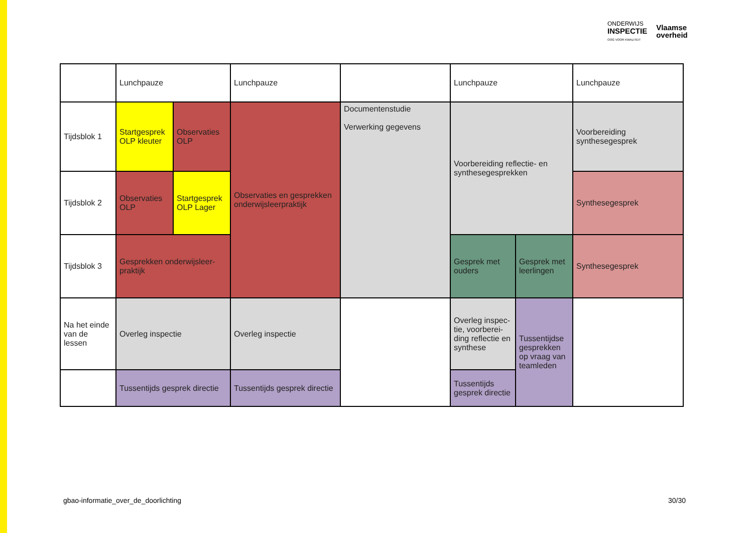ONDERWIJS
INSPECTIE
OOG VOOR KWALITEIT
Vlaamse
overheid
| | Lunchpauze | | Lunchpauze | | Lunchpauze | | Lunchpauze |
| Tijdsblok 1 | Startgesprek OLP kleuter | Observaties OLP | Observaties en gesprekken onderwijsleerpraktijk | Documentenstudie Verwerking gegevens | Voorbereiding reflectie- en synthesegesprekken | | Voorbereiding synthesegesprek |
| Tijdsblok 2 | Observaties OLP | Startgesprek OLP Lager | | | | | Synthesegesprek |
| Tijdsblok 3 | Gesprekken onderwijsleer-praktijk | | | | Gesprek met ouders | Gesprek met leerlingen | Synthesegesprek |
| Na het einde van de lessen | Overleg inspectie | | Overleg inspectie | | Overleg inspec-tie, voorberei-ding reflectie en synthese | Tussentijdse gesprekken op vraag van teamleden | |
| | Tussentijds gesprek directie | | Tussentijds gesprek directie | | Tussentijds gesprek directie | | |
gbao-informatie_over_de_doorlichting 30/30